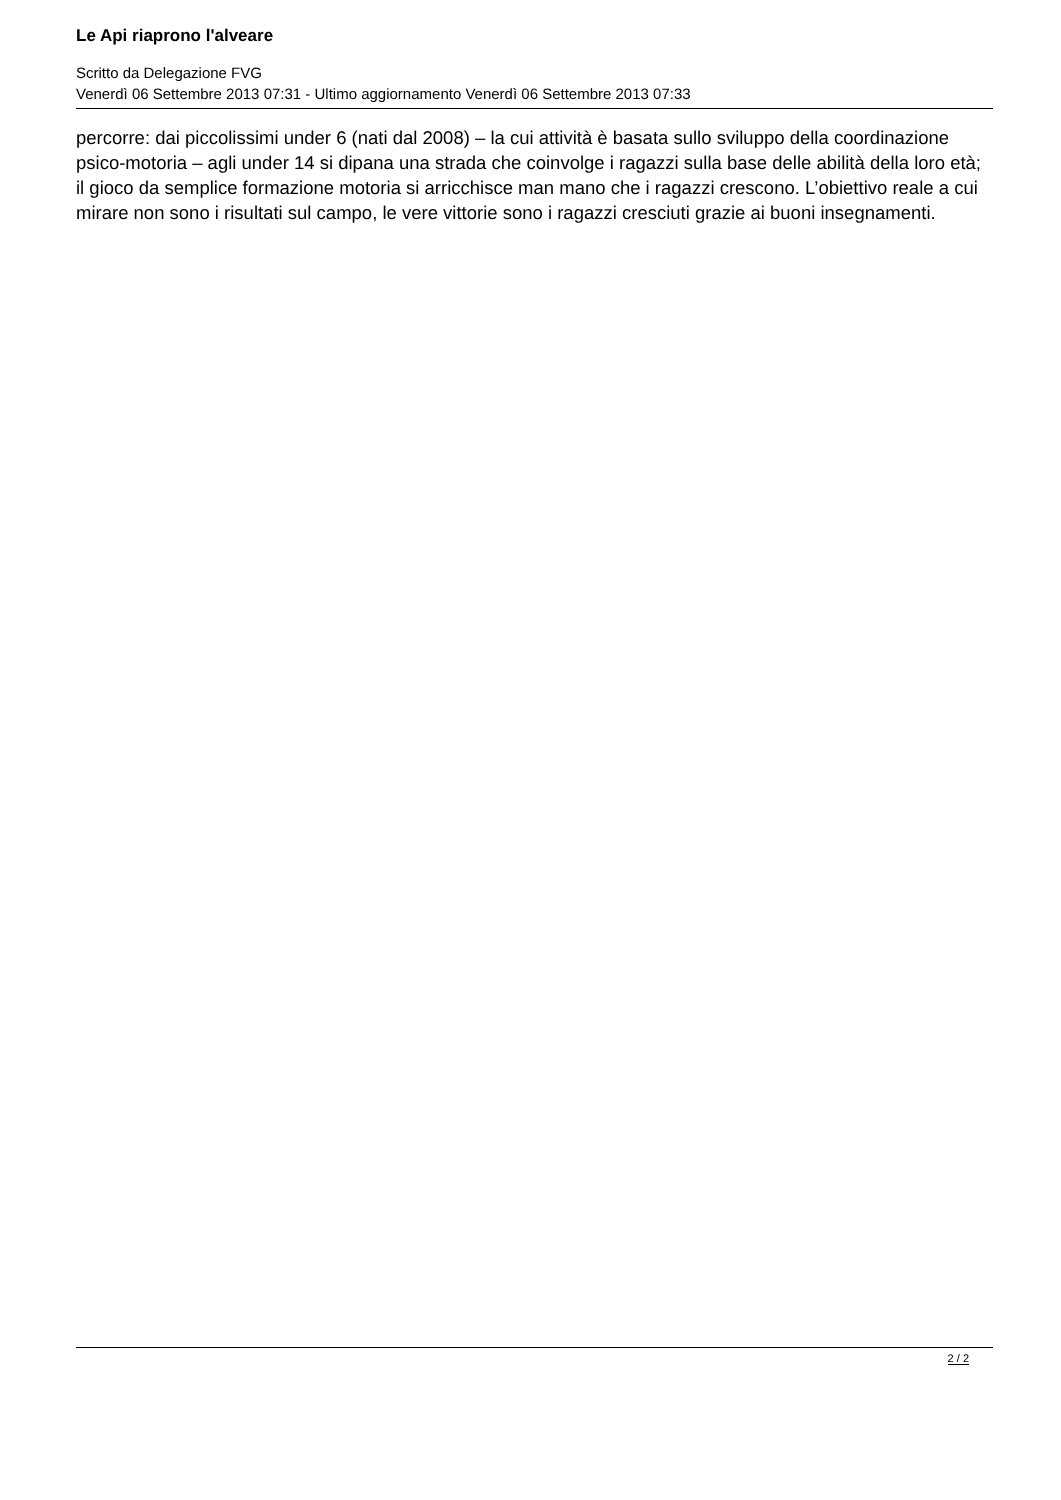Le Api riaprono l'alveare
Scritto da Delegazione FVG
Venerdì 06 Settembre 2013 07:31 - Ultimo aggiornamento Venerdì 06 Settembre 2013 07:33
percorre: dai piccolissimi under 6 (nati dal 2008) – la cui attività è basata sullo sviluppo della coordinazione psico-motoria – agli under 14 si dipana una strada che coinvolge i ragazzi sulla base delle abilità della loro età; il gioco da semplice formazione motoria si arricchisce man mano che i ragazzi crescono. L’obiettivo reale a cui mirare non sono i risultati sul campo, le vere vittorie sono i ragazzi cresciuti grazie ai buoni insegnamenti.
2 / 2